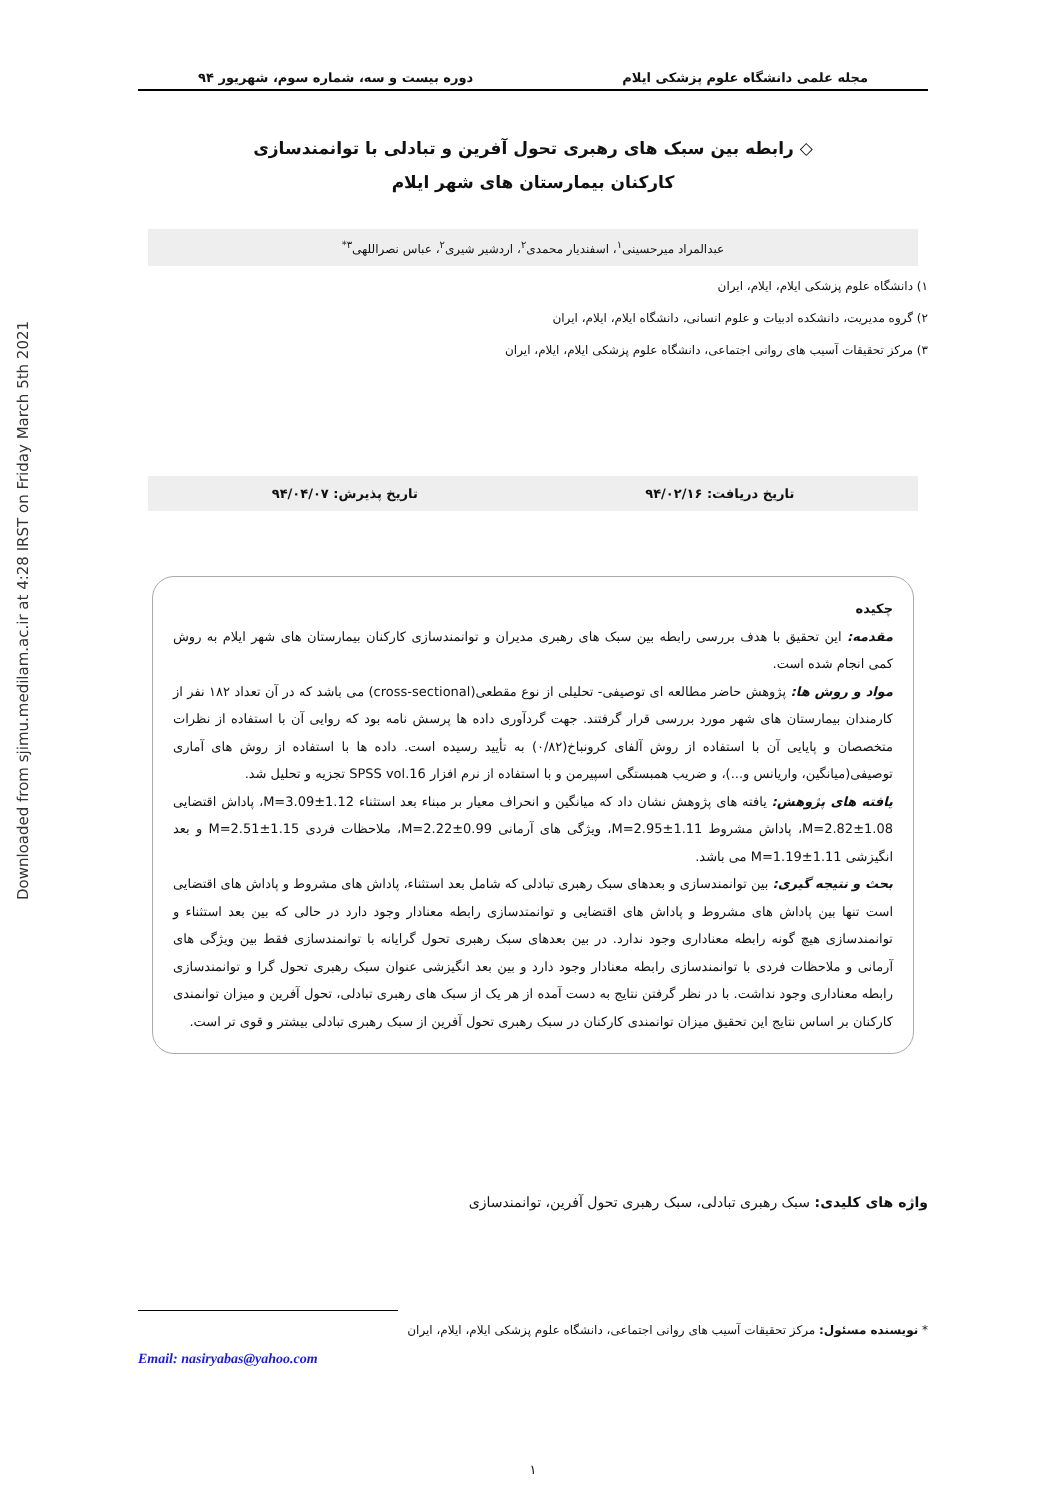Downloaded from sjimu.medilam.ac.ir at 4:28 IRST on Friday March 5th 2021
مجله علمی دانشگاه علوم پزشکی ایلام دوره بیست و سه، شماره سوم، شهریور ۹۴
◇ رابطه بین سبک های رهبری تحول آفرین و تبادلی با توانمندسازی
کارکنان بیمارستان های شهر ایلام
عبدالمراد میرحسینی<sup>۱</sup>، اسفندیار محمدی<sup>۲</sup>، اردشیر شیری<sup>۲</sup>، عباس نصراللهی<sup>۳*</sup>
۱) دانشگاه علوم پزشکی ایلام، ایلام، ایران
۲) گروه مدیریت، دانشکده ادبیات و علوم انسانی، دانشگاه ایلام، ایلام، ایران
۳) مرکز تحقیقات آسیب های روانی اجتماعی، دانشگاه علوم پزشکی ایلام، ایلام، ایران
تاریخ دریافت: ۹۴/۰۲/۱۶ تاریخ پذیرش: ۹۴/۰۴/۰۷
چکیده
مقدمه: این تحقیق با هدف بررسی رابطه بین سبک های رهبری مدیران و توانمندسازی کارکنان بیمارستان های شهر ایلام به روش کمی انجام شده است.
مواد و روش ها: پژوهش حاضر مطالعه ای توصیفی- تحلیلی از نوع مقطعی(cross-sectional) می باشد که در آن تعداد ۱۸۲ نفر از کارمندان بیمارستان های شهر مورد بررسی قرار گرفتند. جهت گردآوری داده ها پرسش نامه بود که روایی آن با استفاده از نظرات متخصصان و پایایی آن با استفاده از روش آلفای کرونباخ(۰/۸۲) به تأیید رسیده است. داده ها با استفاده از روش های آماری توصیفی(میانگین، واریانس و...)، و ضریب همبستگی اسپیرمن و با استفاده از نرم افزار SPSS vol.16 تجزیه و تحلیل شد.
یافته های پژوهش: یافته های پژوهش نشان داد که میانگین و انحراف معیار بر مبناء بعد استثناء M=3.09±1.12، پاداش اقتضایی M=2.82±1.08، پاداش مشروط M=2.95±1.11، ویژگی های آرمانی M=2.22±0.99، ملاحظات فردی M=2.51±1.15 و بعد انگیزشی M=1.19±1.11 می باشد.
بحث و نتیجه گیری: بین توانمندسازی و بعدهای سبک رهبری تبادلی که شامل بعد استثناء، پاداش های مشروط و پاداش های اقتضایی است تنها بین پاداش های مشروط و پاداش های اقتضایی و توانمتدسازی رابطه معنادار وجود دارد در حالی که بین بعد استثناء و توانمندسازی هیچ گونه رابطه معناداری وجود ندارد. در بین بعدهای سبک رهبری تحول گرایانه با توانمندسازی فقط بین ویژگی های آرمانی و ملاحظات فردی با توانمندسازی رابطه معنادار وجود دارد و بین بعد انگیزشی عنوان سبک رهبری تحول گرا و توانمندسازی رابطه معناداری وجود نداشت. با در نظر گرفتن نتایج به دست آمده از هر یک از سبک های رهبری تبادلی، تحول آفرین و میزان توانمندی کارکنان بر اساس نتایج این تحقیق میزان توانمندی کارکنان در سبک رهبری تحول آفرین از سبک رهبری تبادلی بیشتر و قوی تر است.
واژه های کلیدی: سبک رهبری تبادلی، سبک رهبری تحول آفرین، توانمندسازی
* نویسنده مسئول: مرکز تحقیقات آسیب های روانی اجتماعی، دانشگاه علوم پزشکی ایلام، ایلام، ایران
Email: nasiryabas@yahoo.com
۱